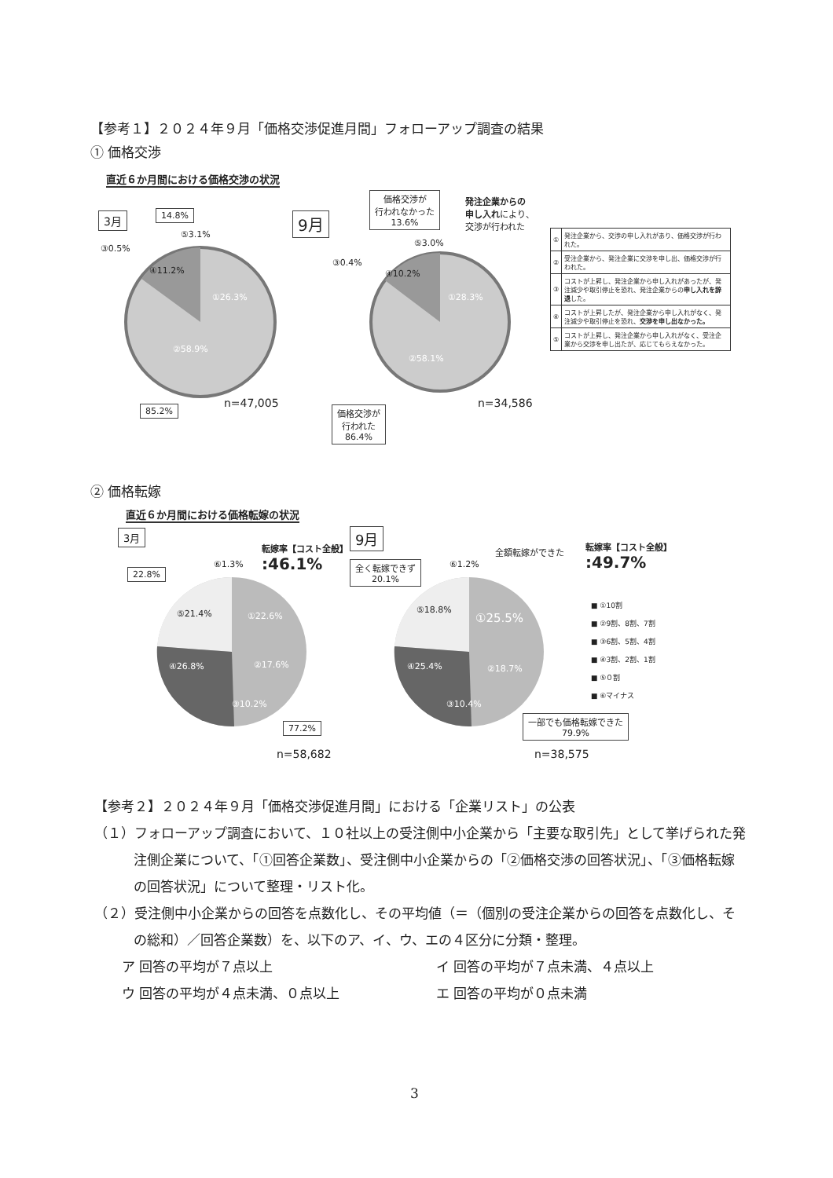【参考１】２０２４年９月「価格交渉促進月間」フォローアップ調査の結果
① 価格交渉
直近６か月間における価格交渉の状況
3月 14.8%
⑤3.1%
③0.5%
④11.2%
①26.3%
②58.9%
85.2% n=47,005
9月
価格交渉が
行われなかった
13.6%
発注企業からの
申し入れにより、
交渉が行われた
⑤3.0%
③0.4%
④10.2%
①28.3%
②58.1%
価格交渉が
行われた
86.4%
n=34,586
| ① | 発注企業から、交渉の申し入れがあり、価格交渉が行われた。 |
| ② | 受注企業から、発注企業に交渉を申し出、価格交渉が行われた。 |
| ③ | コストが上昇し、発注企業から申し入れがあったが、発注減少や取引停止を恐れ、発注企業からの 申し入れを辞退 した。 |
| ④ | コストが上昇したが、発注企業から申し入れがなく、発注減少や取引停止を恐れ、 交渉を申し出なかった。 |
| ⑤ | コストが上昇し、発注企業から申し入れがなく、受注企業から交渉を申し出たが、応じてもらえなかった。 |
② 価格転嫁
直近６か月間における価格転嫁の状況
3月
転嫁率【コスト全般】
:46.1%
22.8%
⑥1.3%
⑤21.4% ①22.6%
④26.8% ②17.6%
③10.2%
77.2%
n=58,682
9月
全額転嫁ができた
転嫁率【コスト全般】
:49.7%
全く転嫁できず
20.1%
⑥1.2%
⑤18.8%
①25.5%
④25.4% ②18.7%
③10.4%
一部でも価格転嫁できた
79.9%
n=38,575
■ ①10割
■ ②9割、8割、7割
■ ③6割、5割、4割
■ ④3割、2割、1割
■ ⑤０割
■ ⑥マイナス
【参考２】２０２４年９月「価格交渉促進月間」における「企業リスト」の公表
（１）フォローアップ調査において、１０社以上の受注側中小企業から「主要な取引先」として挙げられた発注側企業について、「①回答企業数」、受注側中小企業からの「②価格交渉の回答状況」、「③価格転嫁の回答状況」について整理・リスト化。
（２）受注側中小企業からの回答を点数化し、その平均値（＝（個別の受注企業からの回答を点数化し、その総和）／回答企業数）を、以下のア、イ、ウ、エの４区分に分類・整理。
ア 回答の平均が７点以上 イ 回答の平均が７点未満、４点以上
ウ 回答の平均が４点未満、０点以上 エ 回答の平均が０点未満
3